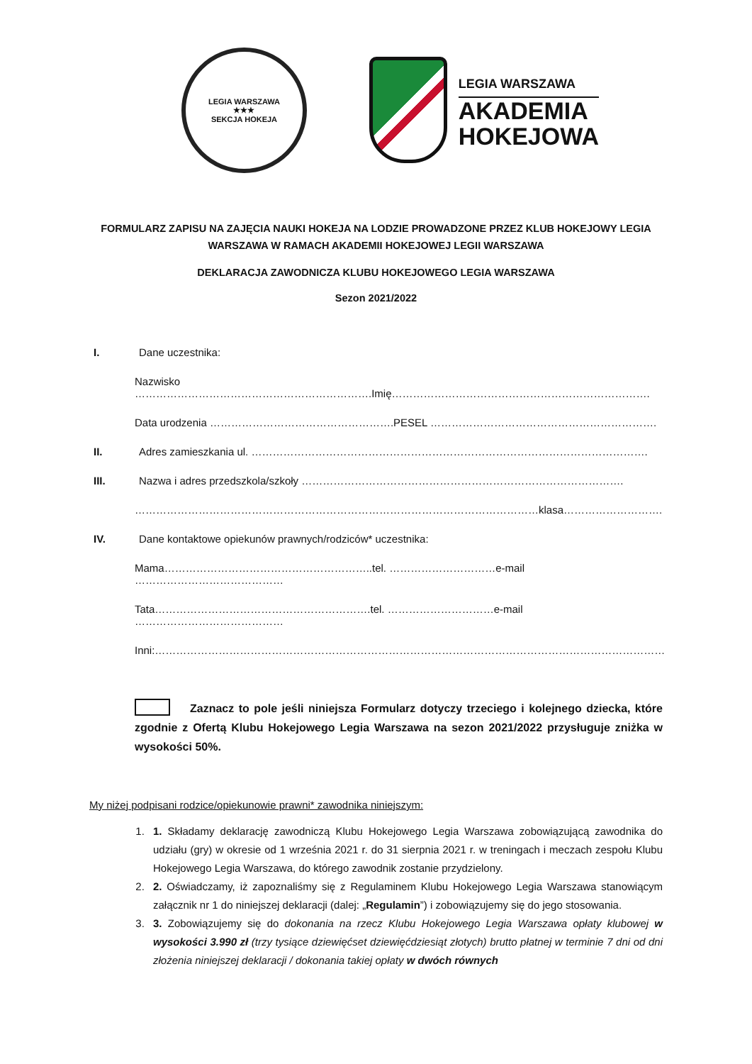LEGIA WARSZAWA
★★★
SEKCJA HOKEJA
LEGIA WARSZAWA
AKADEMIA
HOKEJOWA
FORMULARZ ZAPISU NA ZAJĘCIA NAUKI HOKEJA NA LODZIE PROWADZONE PRZEZ KLUB HOKEJOWY LEGIA WARSZAWA W RAMACH AKADEMII HOKEJOWEJ LEGII WARSZAWA
DEKLARACJA ZAWODNICZA KLUBU HOKEJOWEGO LEGIA WARSZAWA
Sezon 2021/2022
I. Dane uczestnika:
Nazwisko ………………………………………………………….Imię……………………………………………………………….
Data urodzenia …………………………………………….PESEL ……………………………………………………….
II. Adres zamieszkania ul. ………………………………………………………………………………………………….
III. Nazwa i adres przedszkola/szkoły ……………………………………………………………………………….
……………………………………………………………………………………………………klasa……………………….
IV. Dane kontaktowe opiekunów prawnych/rodziców* uczestnika:
Mama…………………………………………………..tel. …………………………e-mail ……………………………………
Tata…………………………………………………….tel. …………………………e-mail ……………………………………
Inni:………………………………………………………………………………………………………………………………
Zaznacz to pole jeśli niniejsza Formularz dotyczy trzeciego i kolejnego dziecka, które zgodnie z Ofertą Klubu Hokejowego Legia Warszawa na sezon 2021/2022 przysługuje zniżka w wysokości 50%.
My niżej podpisani rodzice/opiekunowie prawni* zawodnika niniejszym:
1. 1. Składamy deklarację zawodniczą Klubu Hokejowego Legia Warszawa zobowiązującą zawodnika do udziału (gry) w okresie od 1 września 2021 r. do 31 sierpnia 2021 r. w treningach i meczach zespołu Klubu Hokejowego Legia Warszawa, do którego zawodnik zostanie przydzielony.
2. 2. Oświadczamy, iż zapoznaliśmy się z Regulaminem Klubu Hokejowego Legia Warszawa stanowiącym załącznik nr 1 do niniejszej deklaracji (dalej: „Regulamin”) i zobowiązujemy się do jego stosowania.
3. 3. Zobowiązujemy się do dokonania na rzecz Klubu Hokejowego Legia Warszawa opłaty klubowej w wysokości 3.990 zł (trzy tysiące dziewięćset dziewięćdziesiąt złotych) brutto płatnej w terminie 7 dni od dni złożenia niniejszej deklaracji / dokonania takiej opłaty w dwóch równych